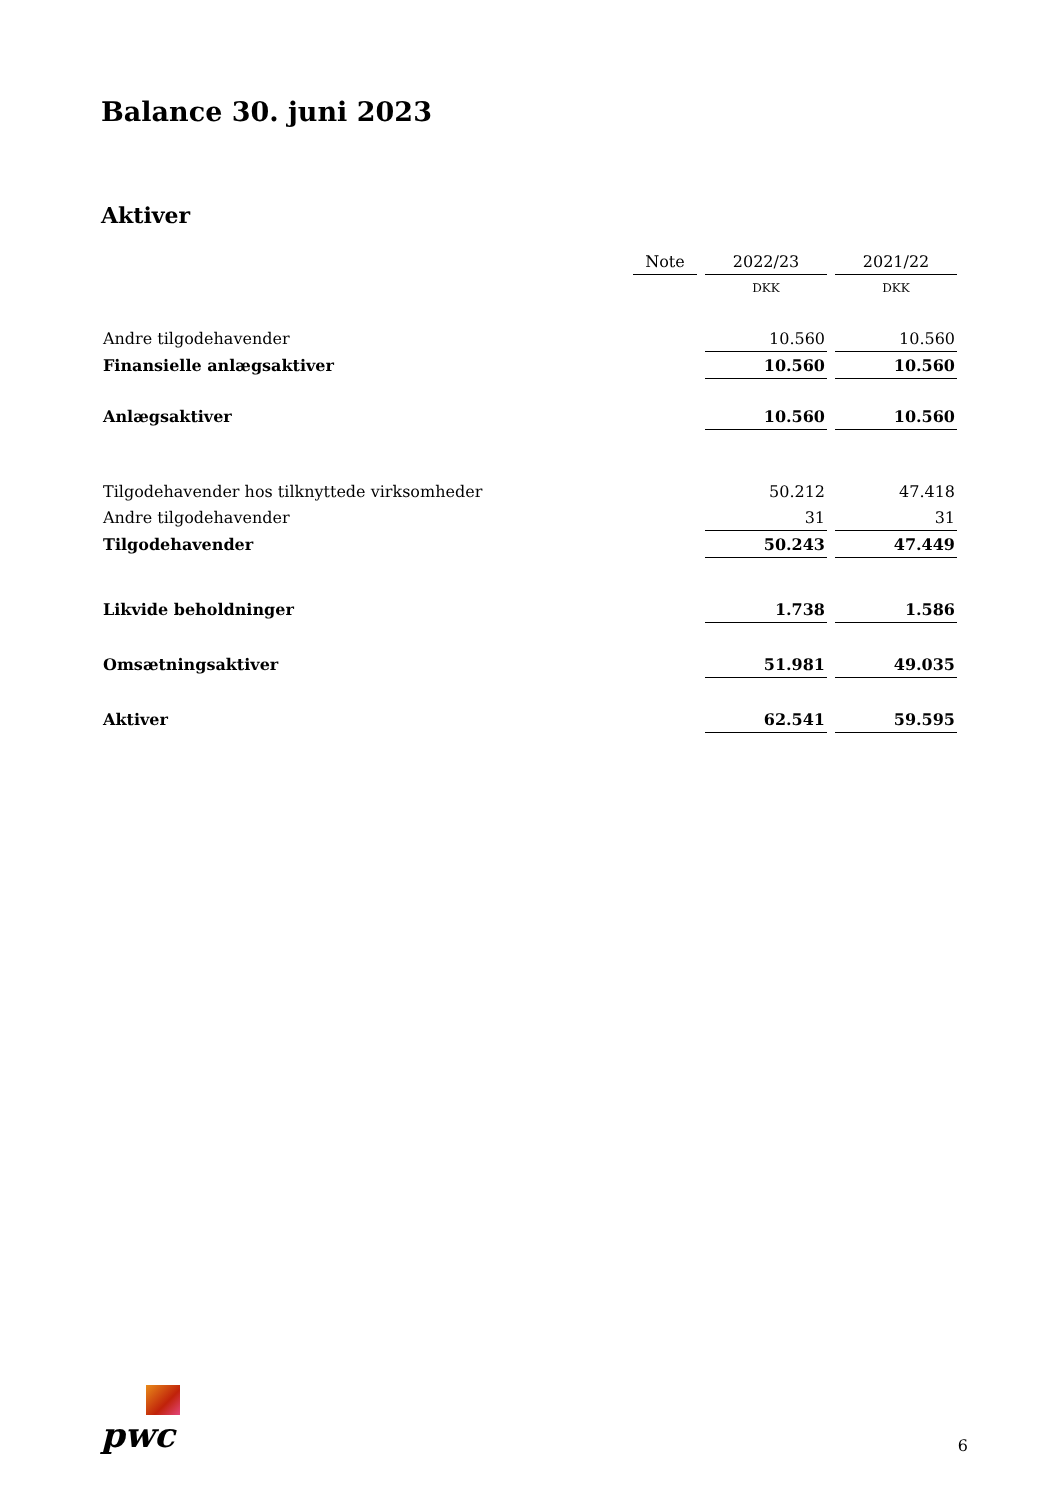Balance 30. juni 2023
Aktiver
| | Note | 2022/23 | 2021/22 |
| | | DKK | DKK |
| Andre tilgodehavender | | 10.560 | 10.560 |
| Finansielle anlægsaktiver | | 10.560 | 10.560 |
| Anlægsaktiver | | 10.560 | 10.560 |
| Tilgodehavender hos tilknyttede virksomheder | | 50.212 | 47.418 |
| Andre tilgodehavender | | 31 | 31 |
| Tilgodehavender | | 50.243 | 47.449 |
| Likvide beholdninger | | 1.738 | 1.586 |
| Omsætningsaktiver | | 51.981 | 49.035 |
| Aktiver | | 62.541 | 59.595 |
pwc
6